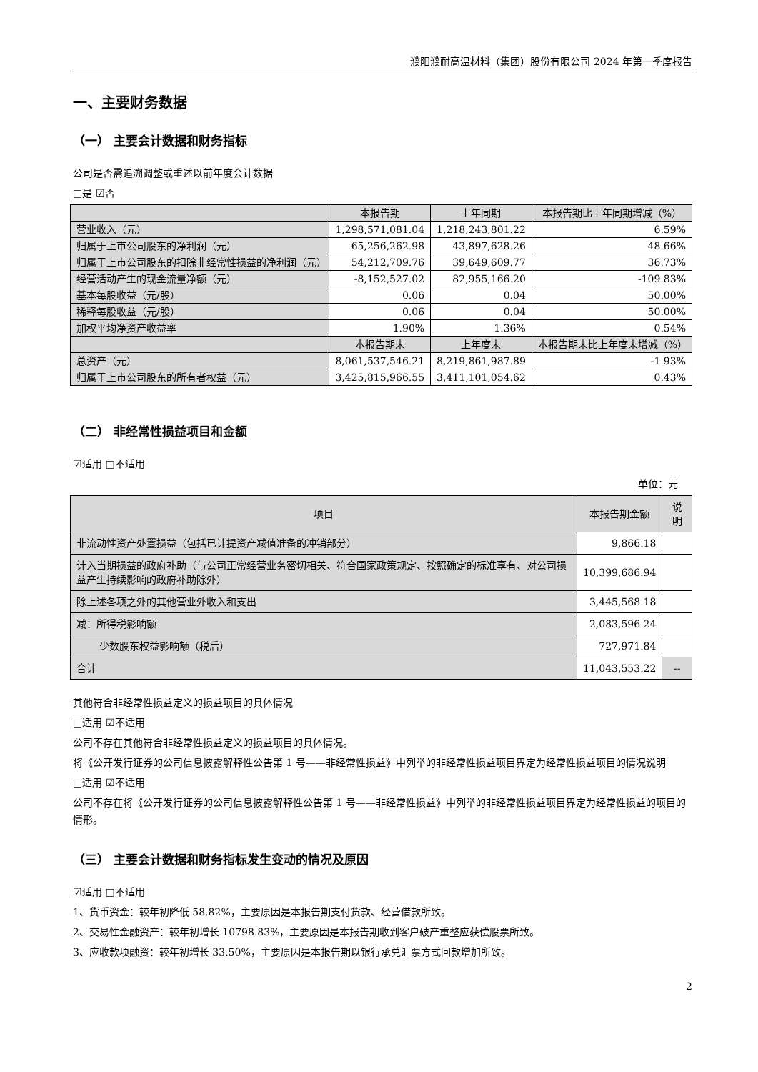濮阳濮耐高温材料（集团）股份有限公司 2024 年第一季度报告
一、主要财务数据
（一） 主要会计数据和财务指标
公司是否需追溯调整或重述以前年度会计数据
□是 ☑否
| | 本报告期 | 上年同期 | 本报告期比上年同期增减（%） |
| --- | --- | --- | --- |
| 营业收入（元） | 1,298,571,081.04 | 1,218,243,801.22 | 6.59% |
| 归属于上市公司股东的净利润（元） | 65,256,262.98 | 43,897,628.26 | 48.66% |
| 归属于上市公司股东的扣除非经常性损益的净利润（元） | 54,212,709.76 | 39,649,609.77 | 36.73% |
| 经营活动产生的现金流量净额（元） | -8,152,527.02 | 82,955,166.20 | -109.83% |
| 基本每股收益（元/股） | 0.06 | 0.04 | 50.00% |
| 稀释每股收益（元/股） | 0.06 | 0.04 | 50.00% |
| 加权平均净资产收益率 | 1.90% | 1.36% | 0.54% |
| | 本报告期末 | 上年度末 | 本报告期末比上年度末增减（%） |
| 总资产（元） | 8,061,537,546.21 | 8,219,861,987.89 | -1.93% |
| 归属于上市公司股东的所有者权益（元） | 3,425,815,966.55 | 3,411,101,054.62 | 0.43% |
（二） 非经常性损益项目和金额
☑适用 □不适用
单位：元
| 项目 | 本报告期金额 | 说明 |
| --- | --- | --- |
| 非流动性资产处置损益（包括已计提资产减值准备的冲销部分） | 9,866.18 | |
| 计入当期损益的政府补助（与公司正常经营业务密切相关、符合国家政策规定、按照确定的标准享有、对公司损益产生持续影响的政府补助除外） | 10,399,686.94 | |
| 除上述各项之外的其他营业外收入和支出 | 3,445,568.18 | |
| 减：所得税影响额 | 2,083,596.24 | |
| 少数股东权益影响额（税后） | 727,971.84 | |
| 合计 | 11,043,553.22 | -- |
其他符合非经常性损益定义的损益项目的具体情况
□适用 ☑不适用
公司不存在其他符合非经常性损益定义的损益项目的具体情况。
将《公开发行证券的公司信息披露解释性公告第 1 号——非经常性损益》中列举的非经常性损益项目界定为经常性损益项目的情况说明
□适用 ☑不适用
公司不存在将《公开发行证券的公司信息披露解释性公告第 1 号——非经常性损益》中列举的非经常性损益项目界定为经常性损益的项目的情形。
（三） 主要会计数据和财务指标发生变动的情况及原因
☑适用 □不适用
1、货币资金：较年初降低 58.82%，主要原因是本报告期支付货款、经营借款所致。
2、交易性金融资产：较年初增长 10798.83%，主要原因是本报告期收到客户破产重整应获偿股票所致。
3、应收款项融资：较年初增长 33.50%，主要原因是本报告期以银行承兑汇票方式回款增加所致。
2